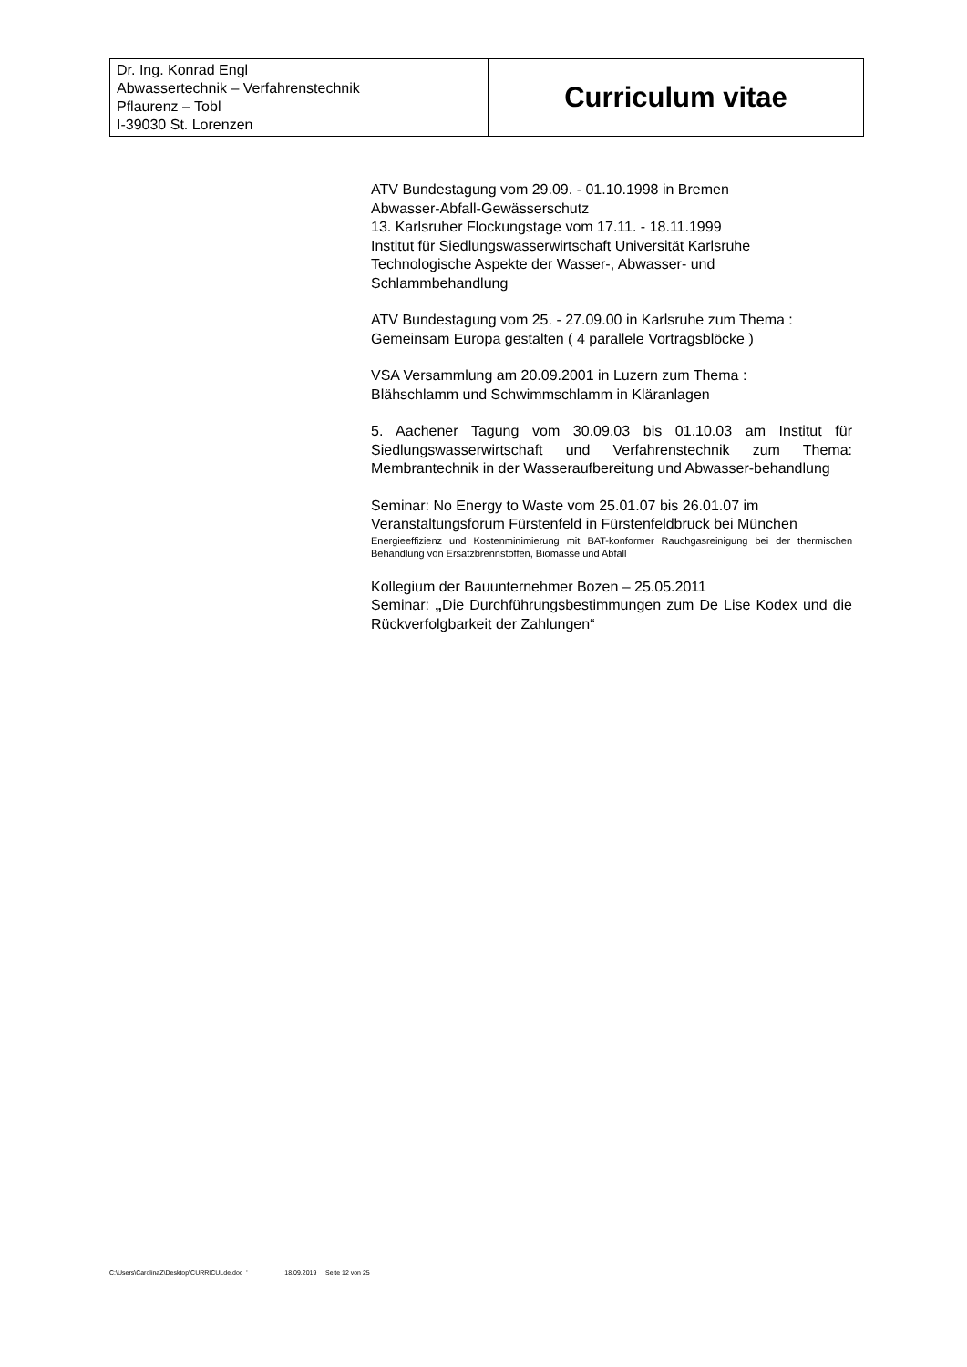| Dr. Ing. Konrad Engl Abwassertechnik – Verfahrenstechnik Pflaurenz – Tobl I-39030 St. Lorenzen | Curriculum vitae |
ATV Bundestagung vom 29.09. - 01.10.1998 in Bremen
Abwasser-Abfall-Gewässerschutz
13. Karlsruher Flockungstage vom 17.11. - 18.11.1999
Institut für Siedlungswasserwirtschaft Universität Karlsruhe
Technologische Aspekte der Wasser-, Abwasser- und Schlammbehandlung
ATV Bundestagung vom 25. - 27.09.00 in Karlsruhe zum Thema :
Gemeinsam Europa gestalten ( 4 parallele Vortragsblöcke )
VSA Versammlung am 20.09.2001 in Luzern zum Thema :
Blähschlamm und Schwimmschlamm in Kläranlagen
5. Aachener Tagung vom 30.09.03 bis 01.10.03 am Institut für Siedlungswasserwirtschaft und Verfahrenstechnik zum Thema: Membrantechnik in der Wasseraufbereitung und Abwasser-behandlung
Seminar: No Energy to Waste vom 25.01.07 bis 26.01.07 im
Veranstaltungsforum Fürstenfeld in Fürstenfeldbruck bei München
Energieeffizienz und Kostenminimierung mit BAT-konformer Rauchgasreinigung bei der thermischen Behandlung von Ersatzbrennstoffen, Biomasse und Abfall
Kollegium der Bauunternehmer Bozen – 25.05.2011
Seminar: „Die Durchführungsbestimmungen zum De Lise Kodex und die Rückverfolgbarkeit der Zahlungen“
C:\Users\CarolinaZ\Desktop\CURRICULde.doc ' 18.09.2019 Seite 12 von 25